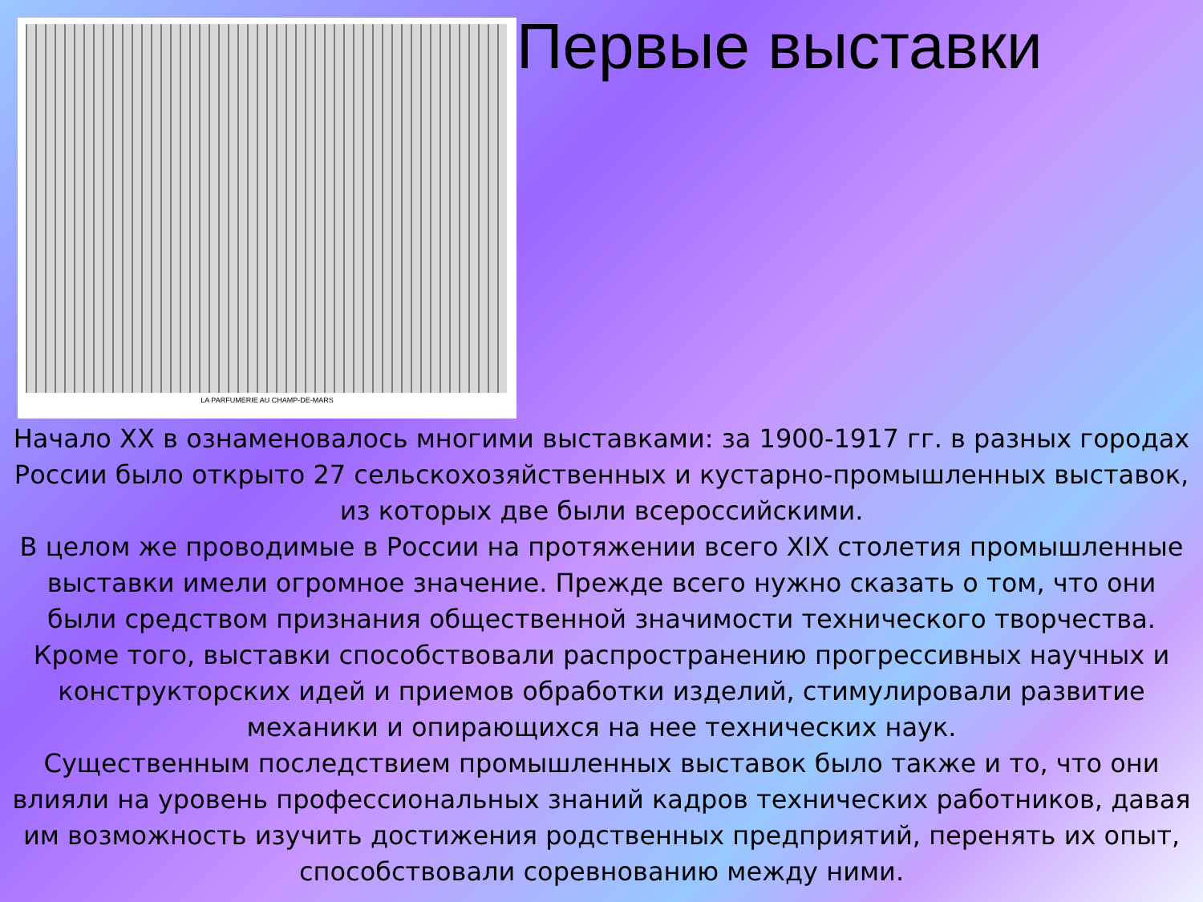LA PARFUMERIE AU CHAMP-DE-MARS
Первые выставки
Начало XX в ознаменовалось многими выставками: за 1900-1917 гг. в разных городах России было открыто 27 сельскохозяйственных и кустарно-промышленных выставок, из которых две были всероссийскими.
В целом же проводимые в России на протяжении всего XIX столетия промышленные выставки имели огромное значение. Прежде всего нужно сказать о том, что они были средством признания общественной значимости технического творчества. Кроме того, выставки способствовали распространению прогрессивных научных и конструкторских идей и приемов обработки изделий, стимулировали развитие механики и опирающихся на нее технических наук.
Существенным последствием промышленных выставок было также и то, что они влияли на уровень профессиональных знаний кадров технических работников, давая им возможность изучить достижения родственных предприятий, перенять их опыт, способствовали соревнованию между ними.